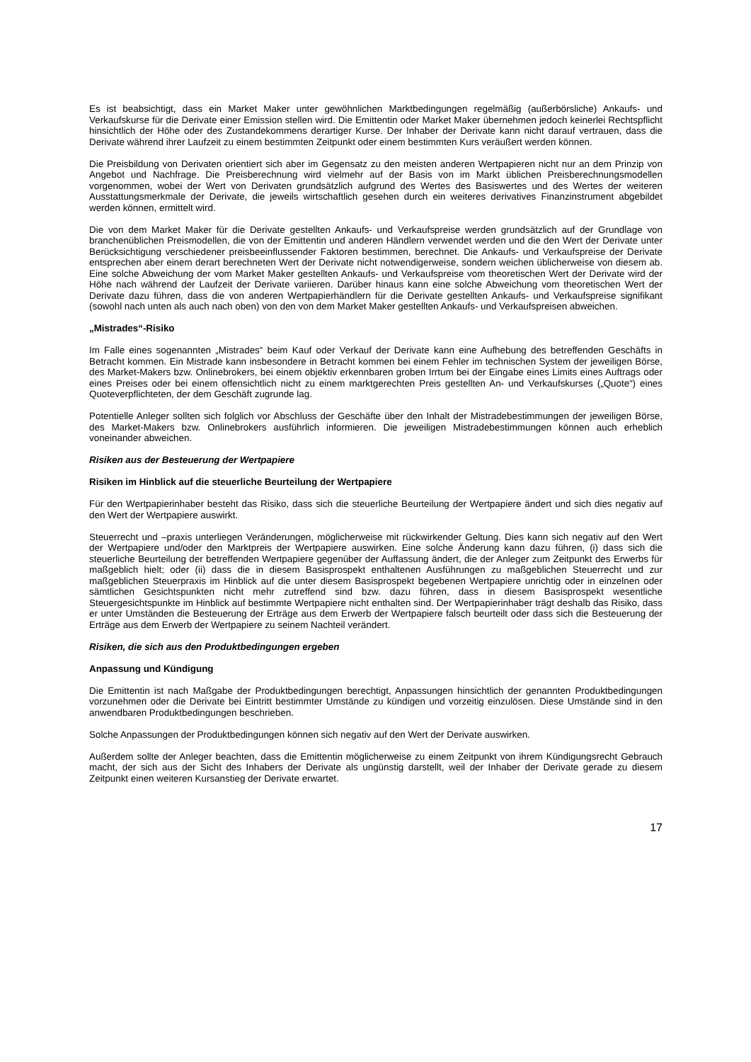Es ist beabsichtigt, dass ein Market Maker unter gewöhnlichen Marktbedingungen regelmäßig (außerbörsliche) Ankaufs- und Verkaufskurse für die Derivate einer Emission stellen wird. Die Emittentin oder Market Maker übernehmen jedoch keinerlei Rechtspflicht hinsichtlich der Höhe oder des Zustandekommens derartiger Kurse. Der Inhaber der Derivate kann nicht darauf vertrauen, dass die Derivate während ihrer Laufzeit zu einem bestimmten Zeitpunkt oder einem bestimmten Kurs veräußert werden können.
Die Preisbildung von Derivaten orientiert sich aber im Gegensatz zu den meisten anderen Wertpapieren nicht nur an dem Prinzip von Angebot und Nachfrage. Die Preisberechnung wird vielmehr auf der Basis von im Markt üblichen Preisberechnungsmodellen vorgenommen, wobei der Wert von Derivaten grundsätzlich aufgrund des Wertes des Basiswertes und des Wertes der weiteren Ausstattungsmerkmale der Derivate, die jeweils wirtschaftlich gesehen durch ein weiteres derivatives Finanzinstrument abgebildet werden können, ermittelt wird.
Die von dem Market Maker für die Derivate gestellten Ankaufs- und Verkaufspreise werden grundsätzlich auf der Grundlage von branchenüblichen Preismodellen, die von der Emittentin und anderen Händlern verwendet werden und die den Wert der Derivate unter Berücksichtigung verschiedener preisbeeinflussender Faktoren bestimmen, berechnet. Die Ankaufs- und Verkaufspreise der Derivate entsprechen aber einem derart berechneten Wert der Derivate nicht notwendigerweise, sondern weichen üblicherweise von diesem ab. Eine solche Abweichung der vom Market Maker gestellten Ankaufs- und Verkaufspreise vom theoretischen Wert der Derivate wird der Höhe nach während der Laufzeit der Derivate variieren. Darüber hinaus kann eine solche Abweichung vom theoretischen Wert der Derivate dazu führen, dass die von anderen Wertpapierhändlern für die Derivate gestellten Ankaufs- und Verkaufspreise signifikant (sowohl nach unten als auch nach oben) von den von dem Market Maker gestellten Ankaufs- und Verkaufspreisen abweichen.
„Mistrades“-Risiko
Im Falle eines sogenannten „Mistrades“ beim Kauf oder Verkauf der Derivate kann eine Aufhebung des betreffenden Geschäfts in Betracht kommen. Ein Mistrade kann insbesondere in Betracht kommen bei einem Fehler im technischen System der jeweiligen Börse, des Market-Makers bzw. Onlinebrokers, bei einem objektiv erkennbaren groben Irrtum bei der Eingabe eines Limits eines Auftrags oder eines Preises oder bei einem offensichtlich nicht zu einem marktgerechten Preis gestellten An- und Verkaufskurses („Quote“) eines Quoteverpflichteten, der dem Geschäft zugrunde lag.
Potentielle Anleger sollten sich folglich vor Abschluss der Geschäfte über den Inhalt der Mistradebestimmungen der jeweiligen Börse, des Market-Makers bzw. Onlinebrokers ausführlich informieren. Die jeweiligen Mistradebestimmungen können auch erheblich voneinander abweichen.
Risiken aus der Besteuerung der Wertpapiere
Risiken im Hinblick auf die steuerliche Beurteilung der Wertpapiere
Für den Wertpapierinhaber besteht das Risiko, dass sich die steuerliche Beurteilung der Wertpapiere ändert und sich dies negativ auf den Wert der Wertpapiere auswirkt.
Steuerrecht und –praxis unterliegen Veränderungen, möglicherweise mit rückwirkender Geltung. Dies kann sich negativ auf den Wert der Wertpapiere und/oder den Marktpreis der Wertpapiere auswirken. Eine solche Änderung kann dazu führen, (i) dass sich die steuerliche Beurteilung der betreffenden Wertpapiere gegenüber der Auffassung ändert, die der Anleger zum Zeitpunkt des Erwerbs für maßgeblich hielt; oder (ii) dass die in diesem Basisprospekt enthaltenen Ausführungen zu maßgeblichen Steuerrecht und zur maßgeblichen Steuerpraxis im Hinblick auf die unter diesem Basisprospekt begebenen Wertpapiere unrichtig oder in einzelnen oder sämtlichen Gesichtspunkten nicht mehr zutreffend sind bzw. dazu führen, dass in diesem Basisprospekt wesentliche Steuergesichtspunkte im Hinblick auf bestimmte Wertpapiere nicht enthalten sind. Der Wertpapierinhaber trägt deshalb das Risiko, dass er unter Umständen die Besteuerung der Erträge aus dem Erwerb der Wertpapiere falsch beurteilt oder dass sich die Besteuerung der Erträge aus dem Erwerb der Wertpapiere zu seinem Nachteil verändert.
Risiken, die sich aus den Produktbedingungen ergeben
Anpassung und Kündigung
Die Emittentin ist nach Maßgabe der Produktbedingungen berechtigt, Anpassungen hinsichtlich der genannten Produktbedingungen vorzunehmen oder die Derivate bei Eintritt bestimmter Umstände zu kündigen und vorzeitig einzulösen. Diese Umstände sind in den anwendbaren Produktbedingungen beschrieben.
Solche Anpassungen der Produktbedingungen können sich negativ auf den Wert der Derivate auswirken.
Außerdem sollte der Anleger beachten, dass die Emittentin möglicherweise zu einem Zeitpunkt von ihrem Kündigungsrecht Gebrauch macht, der sich aus der Sicht des Inhabers der Derivate als ungünstig darstellt, weil der Inhaber der Derivate gerade zu diesem Zeitpunkt einen weiteren Kursanstieg der Derivate erwartet.
17